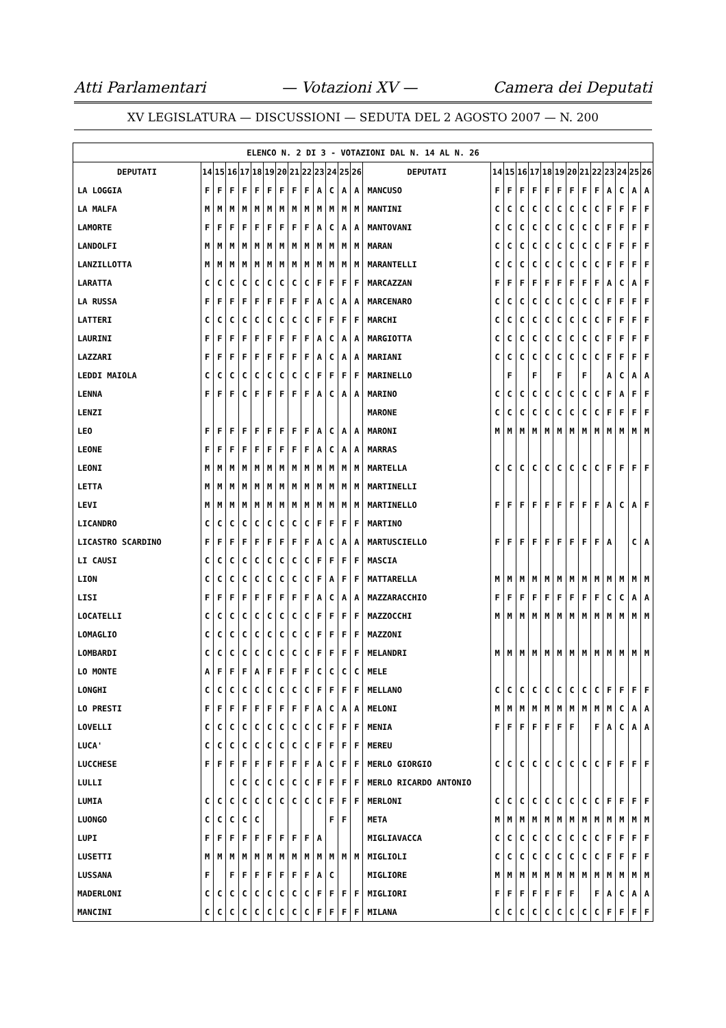Atti Parlamentari — Votazioni XV — Camera dei Deputati
XV LEGISLATURA — DISCUSSIONI — SEDUTA DEL 2 AGOSTO 2007 — N. 200
| ELENCO N. 2 DI 3 - VOTAZIONI DAL N. 14 AL N. 26 | | | | | | | | | | | | | | | | | | | | | | | | | | | |
| --- | --- | --- | --- | --- | --- | --- | --- | --- | --- | --- | --- | --- | --- | --- | --- | --- | --- | --- | --- | --- | --- | --- | --- | --- | --- | --- | --- |
| DEPUTATI | 14 | 15 | 16 | 17 | 18 | 19 | 20 | 21 | 22 | 23 | 24 | 25 | 26 | DEPUTATI | 14 | 15 | 16 | 17 | 18 | 19 | 20 | 21 | 22 | 23 | 24 | 25 | 26 |
| LA LOGGIA | F | F | F | F | F | F | F | F | F | A | C | A | A | MANCUSO | F | F | F | F | F | F | F | F | F | A | C | A | A |
| LA MALFA | M | M | M | M | M | M | M | M | M | M | M | M | M | MANTINI | C | C | C | C | C | C | C | C | C | F | F | F | F |
| LAMORTE | F | F | F | F | F | F | F | F | F | A | C | A | A | MANTOVANI | C | C | C | C | C | C | C | C | C | F | F | F | F |
| LANDOLFI | M | M | M | M | M | M | M | M | M | M | M | M | M | MARAN | C | C | C | C | C | C | C | C | C | F | F | F | F |
| LANZILLOTTA | M | M | M | M | M | M | M | M | M | M | M | M | M | MARANTELLI | C | C | C | C | C | C | C | C | C | F | F | F | F |
| LARATTA | C | C | C | C | C | C | C | C | C | F | F | F | F | MARCAZZAN | F | F | F | F | F | F | F | F | F | A | C | A | F |
| LA RUSSA | F | F | F | F | F | F | F | F | F | A | C | A | A | MARCENARO | C | C | C | C | C | C | C | C | C | F | F | F | F |
| LATTERI | C | C | C | C | C | C | C | C | C | F | F | F | F | MARCHI | C | C | C | C | C | C | C | C | C | F | F | F | F |
| LAURINI | F | F | F | F | F | F | F | F | F | A | C | A | A | MARGIOTTA | C | C | C | C | C | C | C | C | C | F | F | F | F |
| LAZZARI | F | F | F | F | F | F | F | F | F | A | C | A | A | MARIANI | C | C | C | C | C | C | C | C | C | F | F | F | F |
| LEDDI MAIOLA | C | C | C | C | C | C | C | C | C | F | F | F | F | MARINELLO | | F | | F | | F | | F | | A | C | A | A |
| LENNA | F | F | F | C | F | F | F | F | F | A | C | A | A | MARINO | C | C | C | C | C | C | C | C | C | F | A | F | F |
| LENZI | | | | | | | | | | | | | | MARONE | C | C | C | C | C | C | C | C | C | F | F | F | F |
| LEO | F | F | F | F | F | F | F | F | F | A | C | A | A | MARONI | M | M | M | M | M | M | M | M | M | M | M | M | M |
| LEONE | F | F | F | F | F | F | F | F | F | A | C | A | A | MARRAS | | | | | | | | | | | | | |
| LEONI | M | M | M | M | M | M | M | M | M | M | M | M | M | MARTELLA | C | C | C | C | C | C | C | C | C | F | F | F | F |
| LETTA | M | M | M | M | M | M | M | M | M | M | M | M | M | MARTINELLI | | | | | | | | | | | | | |
| LEVI | M | M | M | M | M | M | M | M | M | M | M | M | M | MARTINELLO | F | F | F | F | F | F | F | F | F | A | C | A | F |
| LICANDRO | C | C | C | C | C | C | C | C | C | F | F | F | F | MARTINO | | | | | | | | | | | | | |
| LICASTRO SCARDINO | F | F | F | F | F | F | F | F | F | A | C | A | A | MARTUSCIELLO | F | F | F | F | F | F | F | F | F | A | | C | A |
| LI CAUSI | C | C | C | C | C | C | C | C | C | F | F | F | F | MASCIA | | | | | | | | | | | | | |
| LION | C | C | C | C | C | C | C | C | C | F | A | F | F | MATTARELLA | M | M | M | M | M | M | M | M | M | M | M | M | M |
| LISI | F | F | F | F | F | F | F | F | F | A | C | A | A | MAZZARACCHIO | F | F | F | F | F | F | F | F | F | C | C | A | A |
| LOCATELLI | C | C | C | C | C | C | C | C | C | F | F | F | F | MAZZOCCHI | M | M | M | M | M | M | M | M | M | M | M | M | M |
| LOMAGLIO | C | C | C | C | C | C | C | C | C | F | F | F | F | MAZZONI | | | | | | | | | | | | | |
| LOMBARDI | C | C | C | C | C | C | C | C | C | F | F | F | F | MELANDRI | M | M | M | M | M | M | M | M | M | M | M | M | M |
| LO MONTE | A | F | F | F | A | F | F | F | F | C | C | C | C | MELE | | | | | | | | | | | | | |
| LONGHI | C | C | C | C | C | C | C | C | C | F | F | F | F | MELLANO | C | C | C | C | C | C | C | C | C | F | F | F | F |
| LO PRESTI | F | F | F | F | F | F | F | F | F | A | C | A | A | MELONI | M | M | M | M | M | M | M | M | M | M | C | A | A |
| LOVELLI | C | C | C | C | C | C | C | C | C | C | F | F | F | MENIA | F | F | F | F | F | F | F | | F | A | C | A | A |
| LUCA' | C | C | C | C | C | C | C | C | C | F | F | F | F | MEREU | | | | | | | | | | | | | |
| LUCCHESE | F | F | F | F | F | F | F | F | F | A | C | F | F | MERLO GIORGIO | C | C | C | C | C | C | C | C | C | F | F | F | F |
| LULLI | | | C | C | C | C | C | C | C | F | F | F | F | MERLO RICARDO ANTONIO | | | | | | | | | | | | | |
| LUMIA | C | C | C | C | C | C | C | C | C | C | F | F | F | MERLONI | C | C | C | C | C | C | C | C | C | F | F | F | F |
| LUONGO | C | C | C | C | C | | | | | | F | F | | META | M | M | M | M | M | M | M | M | M | M | M | M | M |
| LUPI | F | F | F | F | F | F | F | F | F | A | | | | MIGLIAVACCA | C | C | C | C | C | C | C | C | C | F | F | F | F |
| LUSETTI | M | M | M | M | M | M | M | M | M | M | M | M | M | MIGLIOLI | C | C | C | C | C | C | C | C | C | F | F | F | F |
| LUSSANA | F | | F | F | F | F | F | F | F | A | C | | | MIGLIORE | M | M | M | M | M | M | M | M | M | M | M | M | M |
| MADERLONI | C | C | C | C | C | C | C | C | C | F | F | F | F | MIGLIORI | F | F | F | F | F | F | F | | F | A | C | A | A |
| MANCINI | C | C | C | C | C | C | C | C | C | F | F | F | F | MILANA | C | C | C | C | C | C | C | C | C | F | F | F | F |